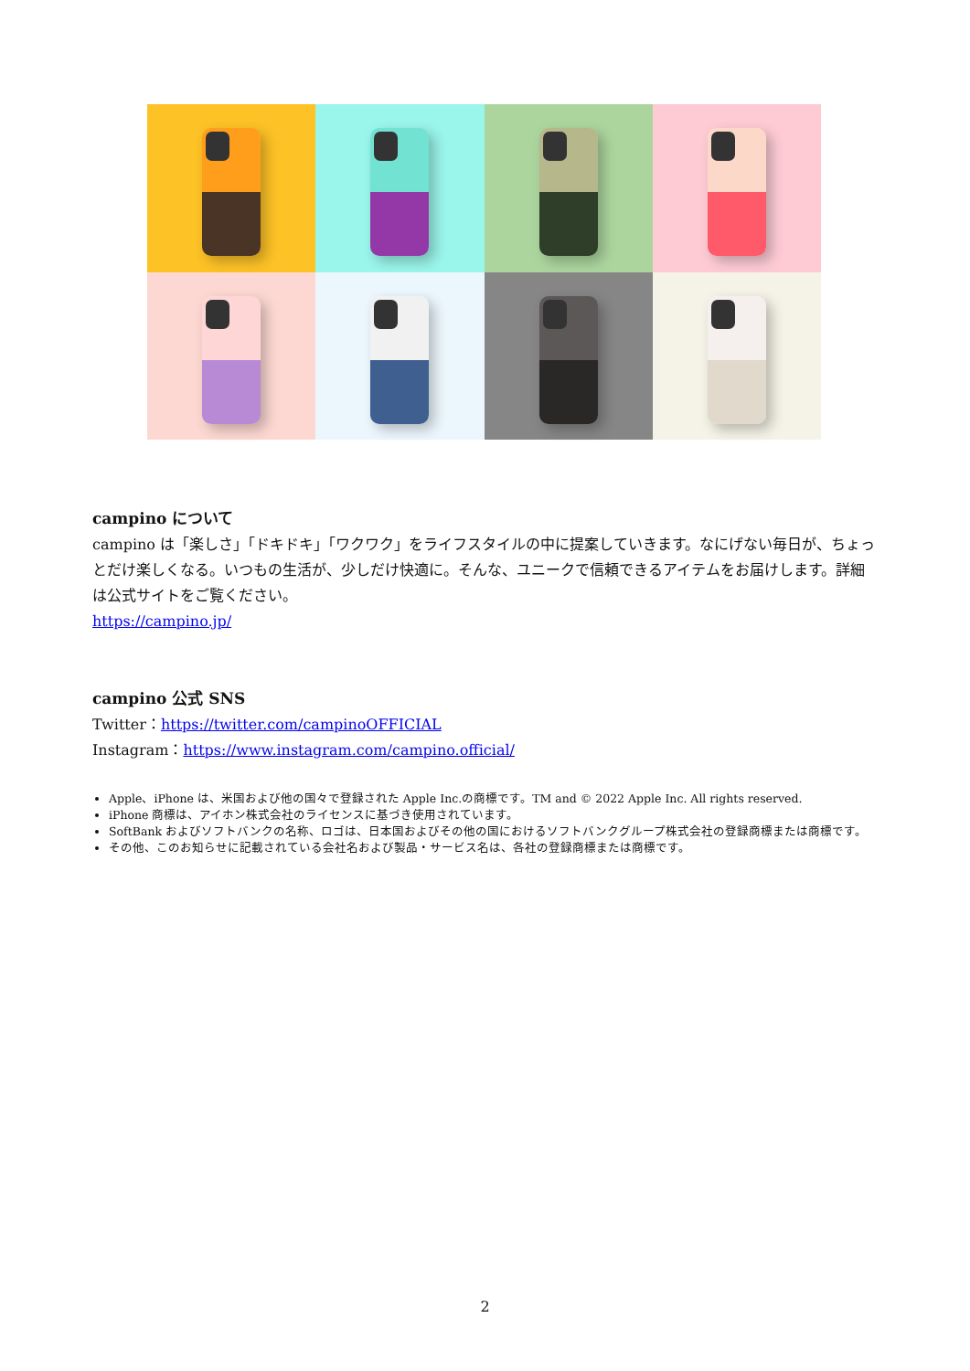campino について
campino は「楽しさ」「ドキドキ」「ワクワク」をライフスタイルの中に提案していきます。なにげない毎日が、ちょっとだけ楽しくなる。いつもの生活が、少しだけ快適に。そんな、ユニークで信頼できるアイテムをお届けします。詳細は公式サイトをご覧ください。
https://campino.jp/
campino 公式 SNS
Twitter：https://twitter.com/campinoOFFICIAL
Instagram：https://www.instagram.com/campino.official/
Apple、iPhone は、米国および他の国々で登録された Apple Inc.の商標です。TM and © 2022 Apple Inc. All rights reserved.
iPhone 商標は、アイホン株式会社のライセンスに基づき使用されています。
SoftBank およびソフトバンクの名称、ロゴは、日本国およびその他の国におけるソフトバンクグループ株式会社の登録商標または商標です。
その他、このお知らせに記載されている会社名および製品・サービス名は、各社の登録商標または商標です。
2